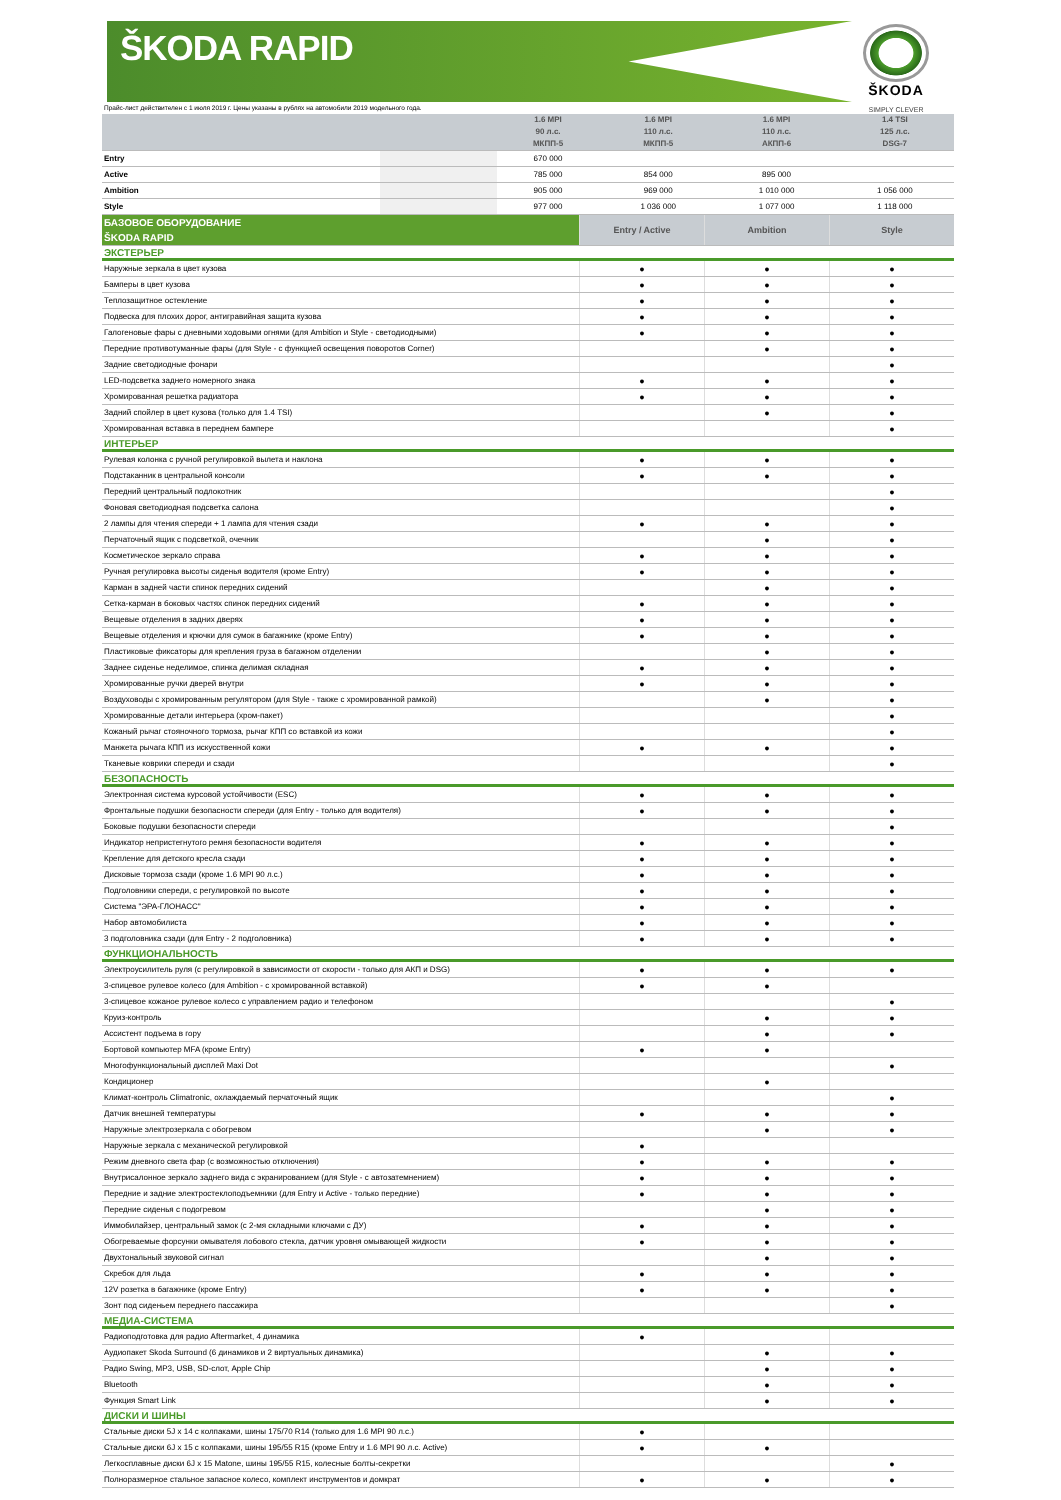ŠKODA RAPID
ŠKODA
SIMPLY CLEVER
Прайс-лист действителен с 1 июля 2019 г. Цены указаны в рублях на автомобили 2019 модельного года.
| | | 1.6 MPI 90 л.с. МКПП-5 | 1.6 MPI 110 л.с. МКПП-5 | 1.6 MPI 110 л.с. АКПП-6 | 1.4 TSI 125 л.с. DSG-7 |
| --- | --- | --- | --- | --- | --- |
| Entry | | 670 000 | | | |
| Active | | 785 000 | 854 000 | 895 000 | |
| Ambition | | 905 000 | 969 000 | 1 010 000 | 1 056 000 |
| Style | | 977 000 | 1 036 000 | 1 077 000 | 1 118 000 |
| БАЗОВОЕ ОБОРУДОВАНИЕ ŠKODA RAPID | Entry / Active | Ambition | Style |
| ЭКСТЕРЬЕР | | | |
| Наружные зеркала в цвет кузова | ● | ● | ● |
| Бамперы в цвет кузова | ● | ● | ● |
| Теплозащитное остекление | ● | ● | ● |
| Подвеска для плохих дорог, антигравийная защита кузова | ● | ● | ● |
| Галогеновые фары с дневными ходовыми огнями (для Ambition и Style - светодиодными) | ● | ● | ● |
| Передние противотуманные фары (для Style - с функцией освещения поворотов Corner) | | ● | ● |
| Задние светодиодные фонари | | | ● |
| LED-подсветка заднего номерного знака | ● | ● | ● |
| Хромированная решетка радиатора | ● | ● | ● |
| Задний спойлер в цвет кузова (только для 1.4 TSI) | | ● | ● |
| Хромированная вставка в переднем бампере | | | ● |
| ИНТЕРЬЕР | | | |
| Рулевая колонка с ручной регулировкой вылета и наклона | ● | ● | ● |
| Подстаканник в центральной консоли | ● | ● | ● |
| Передний центральный подлокотник | | | ● |
| Фоновая светодиодная подсветка салона | | | ● |
| 2 лампы для чтения спереди + 1 лампа для чтения сзади | ● | ● | ● |
| Перчаточный ящик с подсветкой, очечник | | ● | ● |
| Косметическое зеркало справа | ● | ● | ● |
| Ручная регулировка высоты сиденья водителя (кроме Entry) | ● | ● | ● |
| Карман в задней части спинок передних сидений | | ● | ● |
| Сетка-карман в боковых частях спинок передних сидений | ● | ● | ● |
| Вещевые отделения в задних дверях | ● | ● | ● |
| Вещевые отделения и крючки для сумок в багажнике (кроме Entry) | ● | ● | ● |
| Пластиковые фиксаторы для крепления груза в багажном отделении | | ● | ● |
| Заднее сиденье неделимое, спинка делимая складная | ● | ● | ● |
| Хромированные ручки дверей внутри | ● | ● | ● |
| Воздуховоды с хромированным регулятором (для Style - также с хромированной рамкой) | | ● | ● |
| Хромированные детали интерьера (хром-пакет) | | | ● |
| Кожаный рычаг стояночного тормоза, рычаг КПП со вставкой из кожи | | | ● |
| Манжета рычага КПП из искусственной кожи | ● | ● | ● |
| Тканевые коврики спереди и сзади | | | ● |
| БЕЗОПАСНОСТЬ | | | |
| Электронная система курсовой устойчивости (ESC) | ● | ● | ● |
| Фронтальные подушки безопасности спереди (для Entry - только для водителя) | ● | ● | ● |
| Боковые подушки безопасности спереди | | | ● |
| Индикатор непристегнутого ремня безопасности водителя | ● | ● | ● |
| Крепление для детского кресла сзади | ● | ● | ● |
| Дисковые тормоза сзади (кроме 1.6 MPI 90 л.с.) | ● | ● | ● |
| Подголовники спереди, с регулировкой по высоте | ● | ● | ● |
| Система "ЭРА-ГЛОНАСС" | ● | ● | ● |
| Набор автомобилиста | ● | ● | ● |
| 3 подголовника сзади (для Entry - 2 подголовника) | ● | ● | ● |
| ФУНКЦИОНАЛЬНОСТЬ | | | |
| Электроусилитель руля (с регулировкой в зависимости от скорости - только для АКП и DSG) | ● | ● | ● |
| 3-спицевое рулевое колесо (для Ambition - с хромированной вставкой) | ● | ● | |
| 3-спицевое кожаное рулевое колесо с управлением радио и телефоном | | | ● |
| Круиз-контроль | | ● | ● |
| Ассистент подъема в гору | | ● | ● |
| Бортовой компьютер MFA (кроме Entry) | ● | ● | |
| Многофункциональный дисплей Maxi Dot | | | ● |
| Кондиционер | | ● | |
| Климат-контроль Climatronic, охлаждаемый перчаточный ящик | | | ● |
| Датчик внешней температуры | ● | ● | ● |
| Наружные электрозеркала с обогревом | | ● | ● |
| Наружные зеркала с механической регулировкой | ● | | |
| Режим дневного света фар (с возможностью отключения) | ● | ● | ● |
| Внутрисалонное зеркало заднего вида с экранированием (для Style - с автозатемнением) | ● | ● | ● |
| Передние и задние электростеклоподъемники (для Entry и Active - только передние) | ● | ● | ● |
| Передние сиденья с подогревом | | ● | ● |
| Иммобилайзер, центральный замок (с 2-мя складными ключами с ДУ) | ● | ● | ● |
| Обогреваемые форсунки омывателя лобового стекла, датчик уровня омывающей жидкости | ● | ● | ● |
| Двухтональный звуковой сигнал | | ● | ● |
| Скребок для льда | ● | ● | ● |
| 12V розетка в багажнике (кроме Entry) | ● | ● | ● |
| Зонт под сиденьем переднего пассажира | | | ● |
| МЕДИА-СИСТЕМА | | | |
| Радиоподготовка для радио Aftermarket, 4 динамика | ● | | |
| Аудиопакет Skoda Surround (6 динамиков и 2 виртуальных динамика) | | ● | ● |
| Радио Swing, MP3, USB, SD-слот, Apple Chip | | ● | ● |
| Bluetooth | | ● | ● |
| Функция Smart Link | | ● | ● |
| ДИСКИ И ШИНЫ | | | |
| Стальные диски 5J x 14 с колпаками, шины 175/70 R14 (только для 1.6 MPI 90 л.с.) | ● | | |
| Стальные диски 6J x 15 с колпаками, шины 195/55 R15 (кроме Entry и 1.6 MPI 90 л.с. Active) | ● | ● | |
| Легкосплавные диски 6J x 15 Matone, шины 195/55 R15, колесные болты-секретки | | | ● |
| Полноразмерное стальное запасное колесо, комплект инструментов и домкрат | ● | ● | ● |